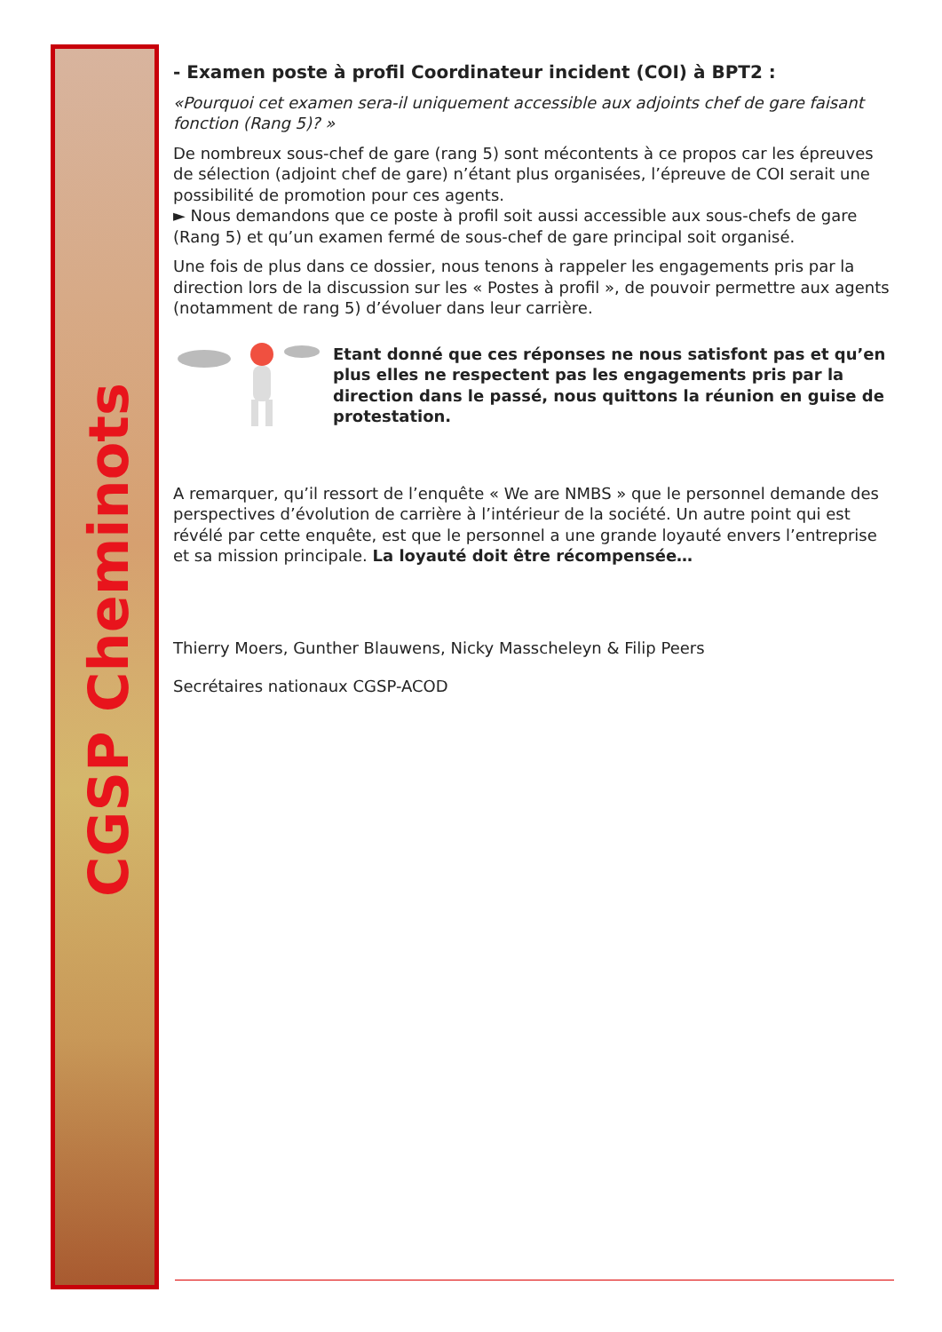CGSP Cheminots
- Examen poste à profil Coordinateur incident (COI) à BPT2 :
«Pourquoi cet examen sera-il uniquement accessible aux adjoints chef de gare faisant fonction (Rang 5)? »
De nombreux sous-chef de gare (rang 5) sont mécontents à ce propos car les épreuves de sélection (adjoint chef de gare) n’étant plus organisées, l’épreuve de COI serait une possibilité de promotion pour ces agents.
► Nous demandons que ce poste à profil soit aussi accessible aux sous-chefs de gare (Rang 5) et qu’un examen fermé de sous-chef de gare principal soit organisé.
Une fois de plus dans ce dossier, nous tenons à rappeler les engagements pris par la direction lors de la discussion sur les « Postes à profil », de pouvoir permettre aux agents (notamment de rang 5) d’évoluer dans leur carrière.
Etant donné que ces réponses ne nous satisfont pas et qu’en plus elles ne respectent pas les engagements pris par la direction dans le passé, nous quittons la réunion en guise de protestation.
A remarquer, qu’il ressort de l’enquête « We are NMBS » que le personnel demande des perspectives d’évolution de carrière à l’intérieur de la société. Un autre point qui est révélé par cette enquête, est que le personnel a une grande loyauté envers l’entreprise et sa mission principale. La loyauté doit être récompensée…
Thierry Moers, Gunther Blauwens, Nicky Masscheleyn & Filip Peers
Secrétaires nationaux CGSP-ACOD